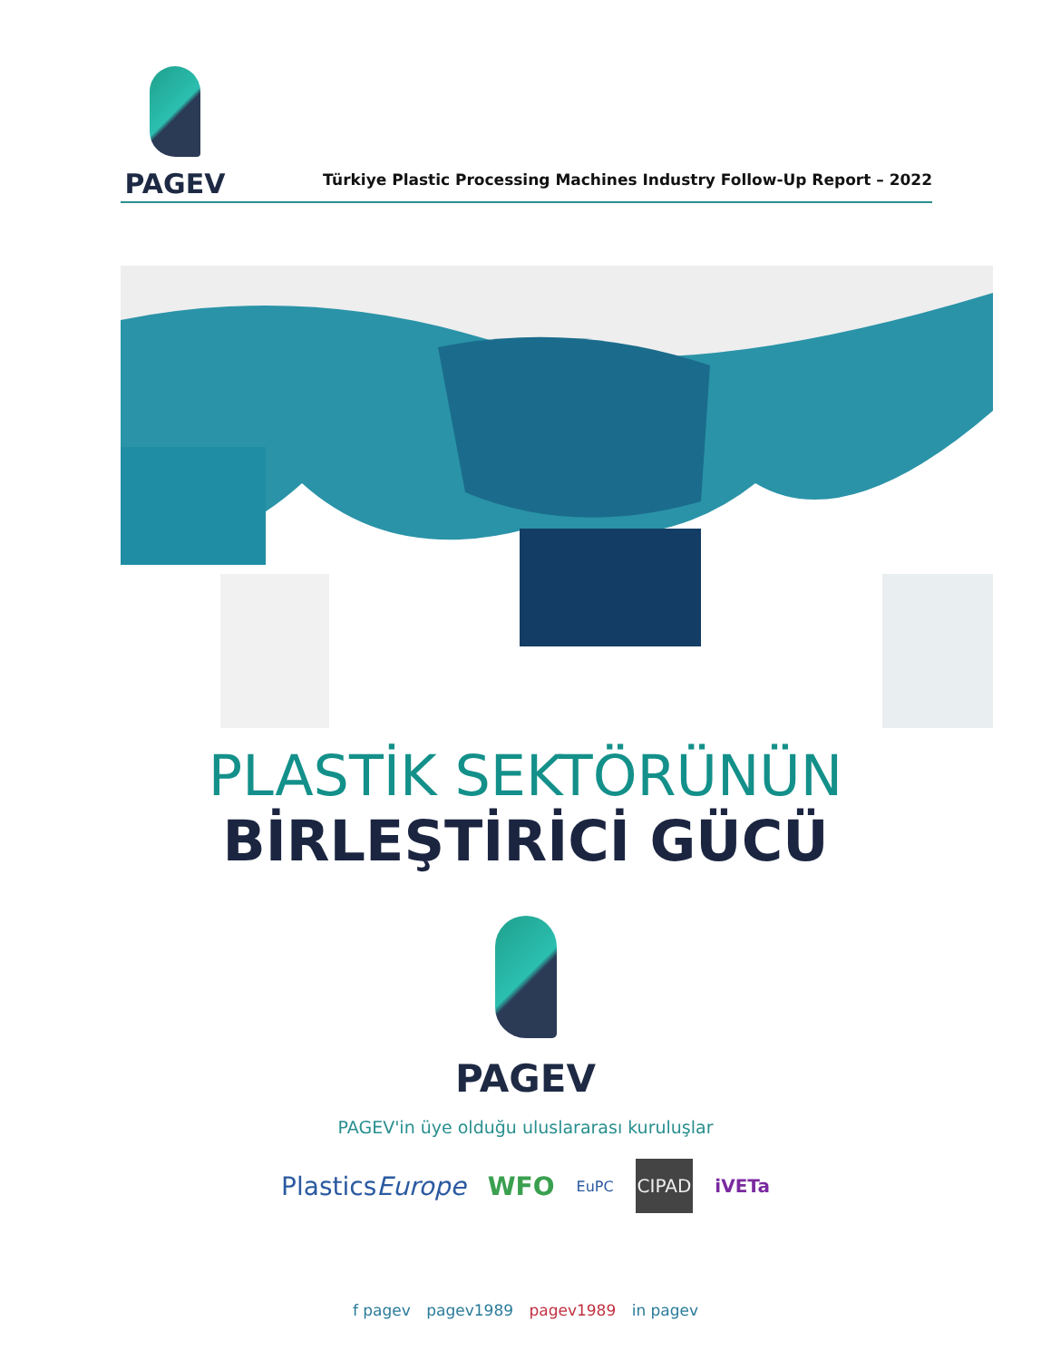PAGEV
Türkiye Plastic Processing Machines Industry Follow-Up Report – 2022
PLASTİK SEKTÖRÜNÜN
BİRLEŞTİRİCİ GÜCÜ
PAGEV
PAGEV'in üye olduğu uluslararası kuruluşlar
PlasticsEurope WFO EuPC CIPAD iVETa
f pagev pagev1989 pagev1989 in pagev